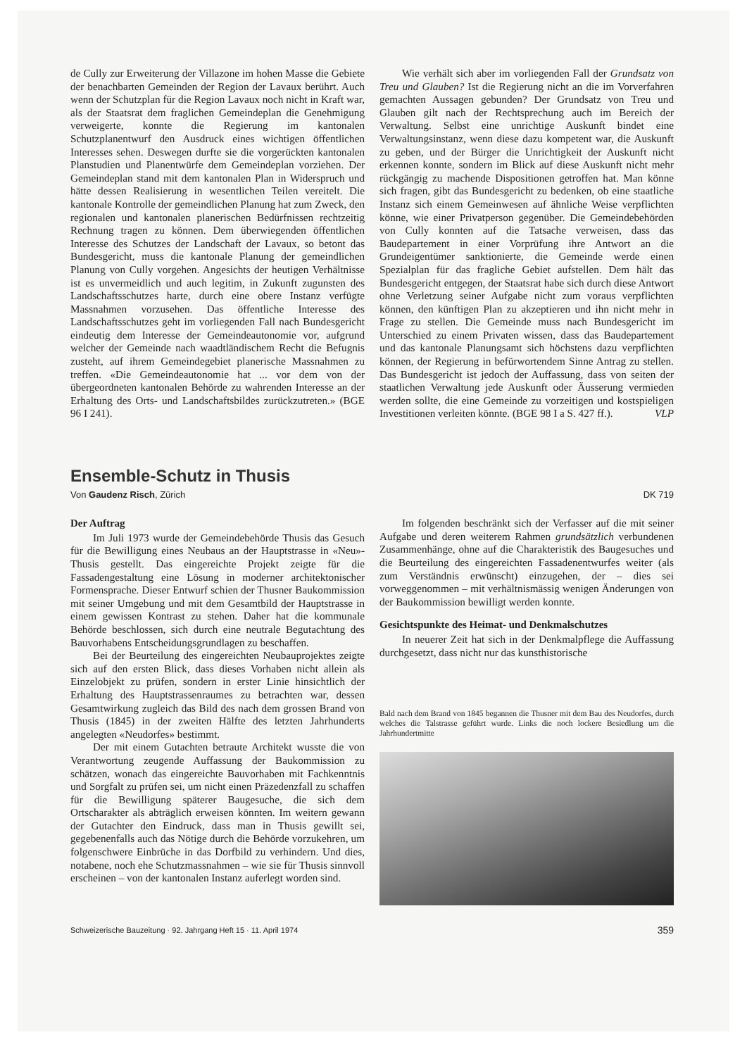de Cully zur Erweiterung der Villazone im hohen Masse die Gebiete der benachbarten Gemeinden der Region der Lavaux berührt. Auch wenn der Schutzplan für die Region Lavaux noch nicht in Kraft war, als der Staatsrat dem fraglichen Gemeindeplan die Genehmigung verweigerte, konnte die Regierung im kantonalen Schutzplanentwurf den Ausdruck eines wichtigen öffentlichen Interesses sehen. Deswegen durfte sie die vorgerückten kantonalen Planstudien und Planentwürfe dem Gemeindeplan vorziehen. Der Gemeindeplan stand mit dem kantonalen Plan in Widerspruch und hätte dessen Realisierung in wesentlichen Teilen vereitelt. Die kantonale Kontrolle der gemeindlichen Planung hat zum Zweck, den regionalen und kantonalen planerischen Bedürfnissen rechtzeitig Rechnung tragen zu können. Dem überwiegenden öffentlichen Interesse des Schutzes der Landschaft der Lavaux, so betont das Bundesgericht, muss die kantonale Planung der gemeindlichen Planung von Cully vorgehen. Angesichts der heutigen Verhältnisse ist es unvermeidlich und auch legitim, in Zukunft zugunsten des Landschaftsschutzes harte, durch eine obere Instanz verfügte Massnahmen vorzusehen. Das öffentliche Interesse des Landschaftsschutzes geht im vorliegenden Fall nach Bundesgericht eindeutig dem Interesse der Gemeindeautonomie vor, aufgrund welcher der Gemeinde nach waadtländischem Recht die Befugnis zusteht, auf ihrem Gemeindegebiet planerische Massnahmen zu treffen. «Die Gemeindeautonomie hat ... vor dem von der übergeordneten kantonalen Behörde zu wahrenden Interesse an der Erhaltung des Orts- und Landschaftsbildes zurückzutreten.» (BGE 96 I 241).
Wie verhält sich aber im vorliegenden Fall der Grundsatz von Treu und Glauben? Ist die Regierung nicht an die im Vorverfahren gemachten Aussagen gebunden? Der Grundsatz von Treu und Glauben gilt nach der Rechtsprechung auch im Bereich der Verwaltung. Selbst eine unrichtige Auskunft bindet eine Verwaltungsinstanz, wenn diese dazu kompetent war, die Auskunft zu geben, und der Bürger die Unrichtigkeit der Auskunft nicht erkennen konnte, sondern im Blick auf diese Auskunft nicht mehr rückgängig zu machende Dispositionen getroffen hat. Man könne sich fragen, gibt das Bundesgericht zu bedenken, ob eine staatliche Instanz sich einem Gemeinwesen auf ähnliche Weise verpflichten könne, wie einer Privatperson gegenüber. Die Gemeindebehörden von Cully konnten auf die Tatsache verweisen, dass das Baudepartement in einer Vorprüfung ihre Antwort an die Grundeigentümer sanktionierte, die Gemeinde werde einen Spezialplan für das fragliche Gebiet aufstellen. Dem hält das Bundesgericht entgegen, der Staatsrat habe sich durch diese Antwort ohne Verletzung seiner Aufgabe nicht zum voraus verpflichten können, den künftigen Plan zu akzeptieren und ihn nicht mehr in Frage zu stellen. Die Gemeinde muss nach Bundesgericht im Unterschied zu einem Privaten wissen, dass das Baudepartement und das kantonale Planungsamt sich höchstens dazu verpflichten können, der Regierung in befürwortendem Sinne Antrag zu stellen. Das Bundesgericht ist jedoch der Auffassung, dass von seiten der staatlichen Verwaltung jede Auskunft oder Äusserung vermieden werden sollte, die eine Gemeinde zu vorzeitigen und kostspieligen Investitionen verleiten könnte. (BGE 98 I a S. 427 ff.). VLP
Ensemble-Schutz in Thusis
Von Gaudenz Risch, Zürich DK 719
Der Auftrag
Im Juli 1973 wurde der Gemeindebehörde Thusis das Gesuch für die Bewilligung eines Neubaus an der Hauptstrasse in «Neu»-Thusis gestellt. Das eingereichte Projekt zeigte für die Fassadengestaltung eine Lösung in moderner architektonischer Formensprache. Dieser Entwurf schien der Thusner Baukommission mit seiner Umgebung und mit dem Gesamtbild der Hauptstrasse in einem gewissen Kontrast zu stehen. Daher hat die kommunale Behörde beschlossen, sich durch eine neutrale Begutachtung des Bauvorhabens Entscheidungsgrundlagen zu beschaffen.
Bei der Beurteilung des eingereichten Neubauprojektes zeigte sich auf den ersten Blick, dass dieses Vorhaben nicht allein als Einzelobjekt zu prüfen, sondern in erster Linie hinsichtlich der Erhaltung des Hauptstrassenraumes zu betrachten war, dessen Gesamtwirkung zugleich das Bild des nach dem grossen Brand von Thusis (1845) in der zweiten Hälfte des letzten Jahrhunderts angelegten «Neudorfes» bestimmt.
Der mit einem Gutachten betraute Architekt wusste die von Verantwortung zeugende Auffassung der Baukommission zu schätzen, wonach das eingereichte Bauvorhaben mit Fachkenntnis und Sorgfalt zu prüfen sei, um nicht einen Präzedenzfall zu schaffen für die Bewilligung späterer Baugesuche, die sich dem Ortscharakter als abträglich erweisen könnten. Im weitern gewann der Gutachter den Eindruck, dass man in Thusis gewillt sei, gegebenenfalls auch das Nötige durch die Behörde vorzukehren, um folgenschwere Einbrüche in das Dorfbild zu verhindern. Und dies, notabene, noch ehe Schutzmassnahmen – wie sie für Thusis sinnvoll erscheinen – von der kantonalen Instanz auferlegt worden sind.
Im folgenden beschränkt sich der Verfasser auf die mit seiner Aufgabe und deren weiterem Rahmen grundsätzlich verbundenen Zusammenhänge, ohne auf die Charakteristik des Baugesuches und die Beurteilung des eingereichten Fassadenentwurfes weiter (als zum Verständnis erwünscht) einzugehen, der – dies sei vorweggenommen – mit verhältnismässig wenigen Änderungen von der Baukommission bewilligt werden konnte.
Gesichtspunkte des Heimat- und Denkmalschutzes
In neuerer Zeit hat sich in der Denkmalpflege die Auffassung durchgesetzt, dass nicht nur das kunsthistorische
Bald nach dem Brand von 1845 begannen die Thusner mit dem Bau des Neudorfes, durch welches die Talstrasse geführt wurde. Links die noch lockere Besiedlung um die Jahrhundertmitte
Schweizerische Bauzeitung · 92. Jahrgang Heft 15 · 11. April 1974 359